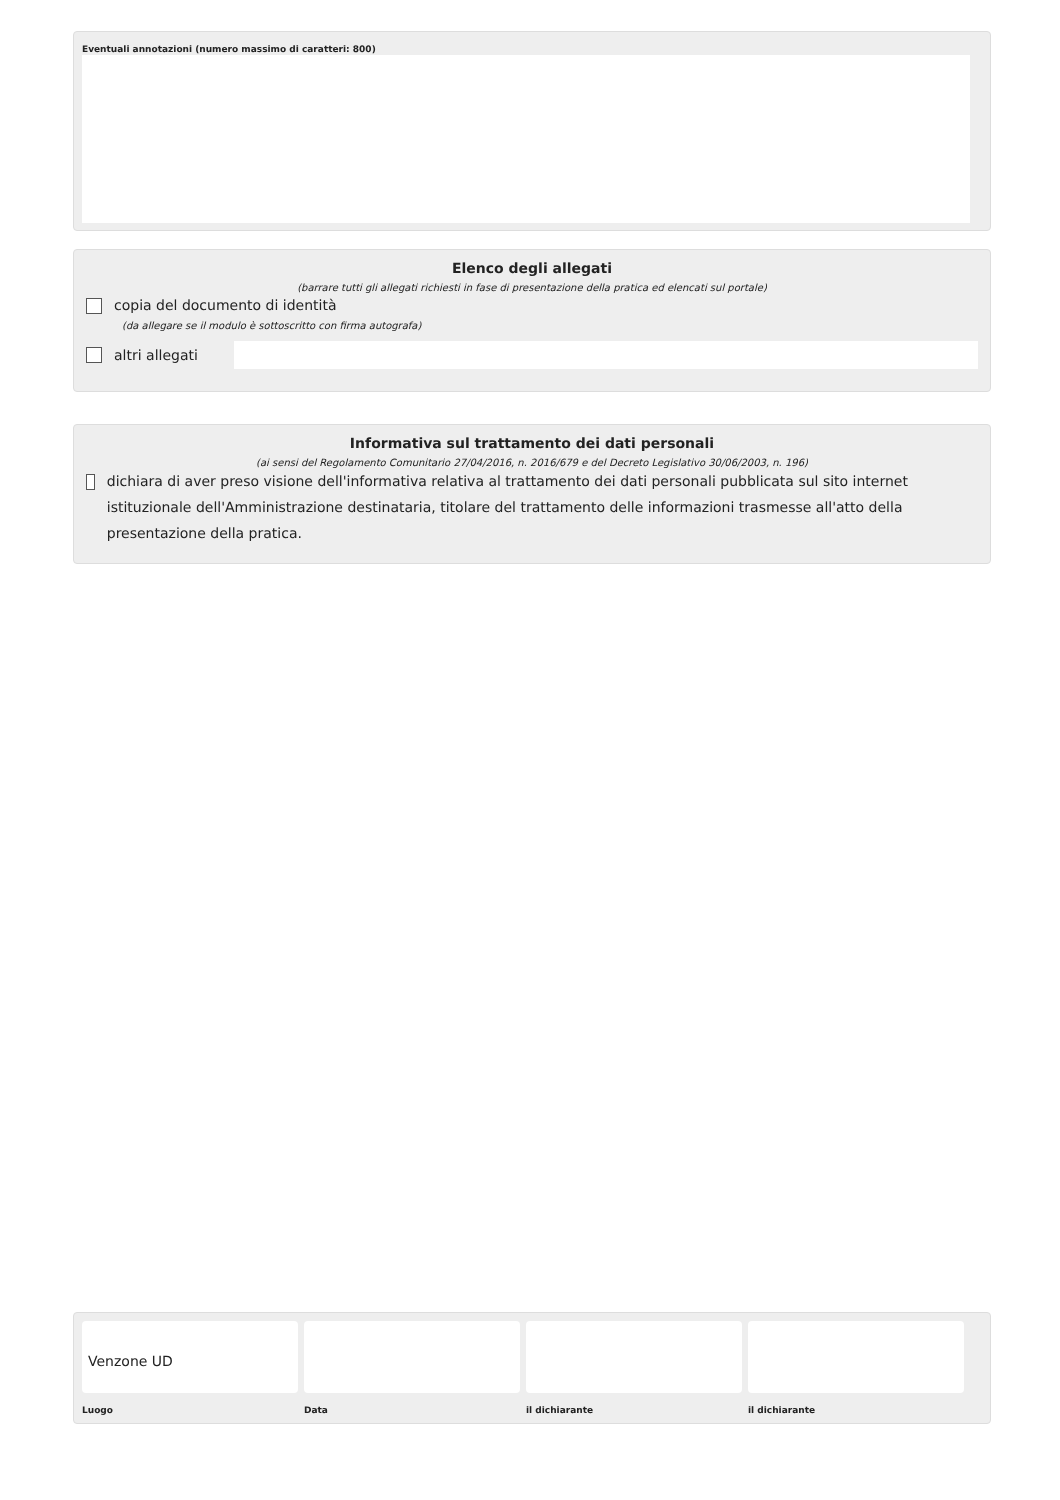Eventuali annotazioni (numero massimo di caratteri: 800)
Elenco degli allegati
(barrare tutti gli allegati richiesti in fase di presentazione della pratica ed elencati sul portale)
copia del documento di identità
(da allegare se il modulo è sottoscritto con firma autografa)
altri allegati
Informativa sul trattamento dei dati personali
(ai sensi del Regolamento Comunitario 27/04/2016, n. 2016/679 e del Decreto Legislativo 30/06/2003, n. 196)
dichiara di aver preso visione dell'informativa relativa al trattamento dei dati personali pubblicata sul sito internet istituzionale dell'Amministrazione destinataria, titolare del trattamento delle informazioni trasmesse all'atto della presentazione della pratica.
Venzone UD
Luogo
Data il dichiarante il dichiarante